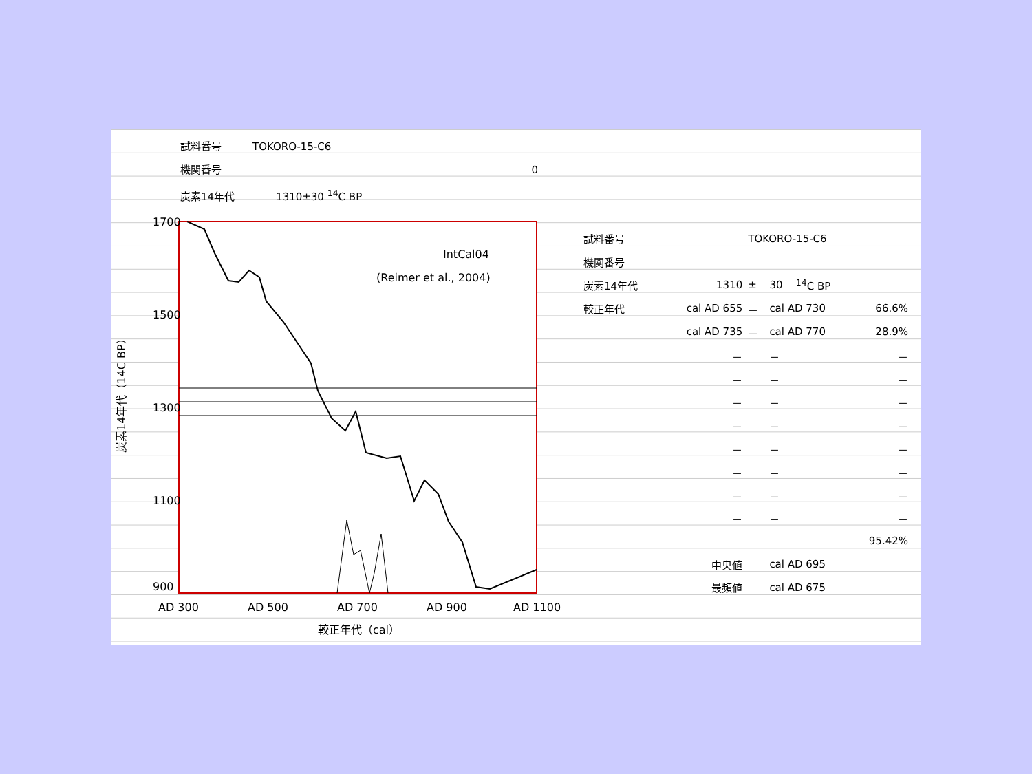試料番号　　　TOKORO-15-C6
機関番号 0
炭素14年代　　　　1310±30 <sup>14</sup>C BP
1700
1500
1300
1100
900
IntCal04
(Reimer et al., 2004)
AD 300
AD 500
AD 700
AD 900
AD 1100
較正年代（cal）
炭素14年代（14C BP）
| 試料番号 | | TOKORO-15-C6 | | | |
| 機関番号 | | | | | |
| 炭素14年代 | 1310 | ± | 30 | <sup>14</sup>C BP | |
| 較正年代 | cal AD 655 | － | cal AD 730 | | 66.6% |
| | cal AD 735 | － | cal AD 770 | | 28.9% |
| | － | | － | | － |
| | － | | － | | － |
| | － | | － | | － |
| | － | | － | | － |
| | － | | － | | － |
| | － | | － | | － |
| | － | | － | | － |
| | － | | － | | － |
| | | | | | 95.42% |
| | 中央値 | | cal AD 695 | | |
| | 最頻値 | | cal AD 675 | | |